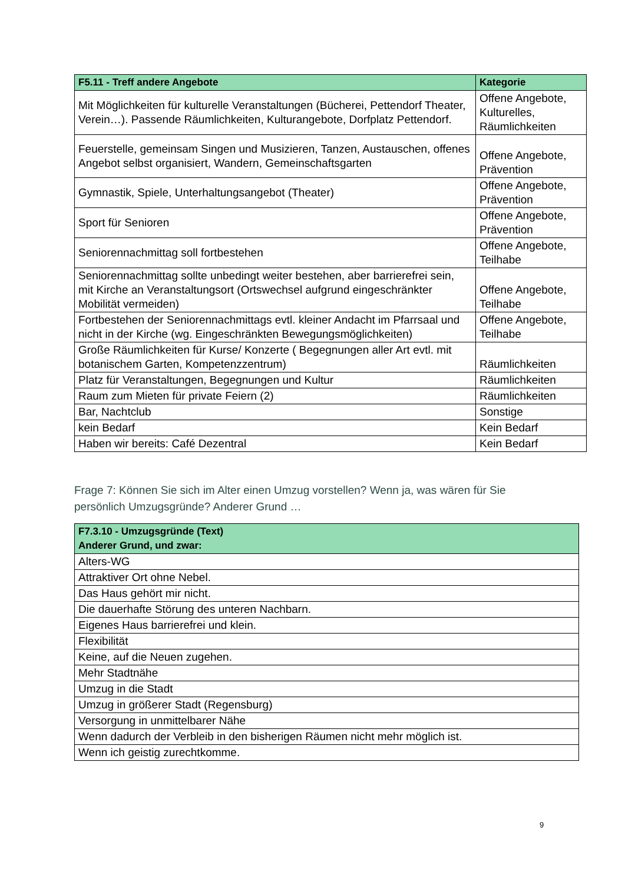| F5.11 - Treff andere Angebote | Kategorie |
| --- | --- |
| Mit Möglichkeiten für kulturelle Veranstaltungen (Bücherei, Pettendorf Theater, Verein…). Passende Räumlichkeiten, Kulturangebote, Dorfplatz Pettendorf. | Offene Angebote, Kulturelles, Räumlichkeiten |
| Feuerstelle, gemeinsam Singen und Musizieren, Tanzen, Austauschen, offenes Angebot selbst organisiert, Wandern, Gemeinschaftsgarten | Offene Angebote, Prävention |
| Gymnastik, Spiele, Unterhaltungsangebot (Theater) | Offene Angebote, Prävention |
| Sport für Senioren | Offene Angebote, Prävention |
| Seniorennachmittag soll fortbestehen | Offene Angebote, Teilhabe |
| Seniorennachmittag sollte unbedingt weiter bestehen, aber barrierefrei sein, mit Kirche an Veranstaltungsort (Ortswechsel aufgrund eingeschränkter Mobilität vermeiden) | Offene Angebote, Teilhabe |
| Fortbestehen der Seniorennachmittags evtl. kleiner Andacht im Pfarrsaal und nicht in der Kirche (wg. Eingeschränkten Bewegungsmöglichkeiten) | Offene Angebote, Teilhabe |
| Große Räumlichkeiten für Kurse/ Konzerte ( Begegnungen aller Art evtl. mit botanischem Garten, Kompetenzzentrum) | Räumlichkeiten |
| Platz für Veranstaltungen, Begegnungen und Kultur | Räumlichkeiten |
| Raum zum Mieten für private Feiern (2) | Räumlichkeiten |
| Bar, Nachtclub | Sonstige |
| kein Bedarf | Kein Bedarf |
| Haben wir bereits: Café Dezentral | Kein Bedarf |
Frage 7: Können Sie sich im Alter einen Umzug vorstellen? Wenn ja, was wären für Sie persönlich Umzugsgründe? Anderer Grund …
| F7.3.10 - Umzugsgründe (Text) Anderer Grund, und zwar: |
| --- |
| Alters-WG |
| Attraktiver Ort ohne Nebel. |
| Das Haus gehört mir nicht. |
| Die dauerhafte Störung des unteren Nachbarn. |
| Eigenes Haus barrierefrei und klein. |
| Flexibilität |
| Keine, auf die Neuen zugehen. |
| Mehr Stadtnähe |
| Umzug in die Stadt |
| Umzug in größerer Stadt (Regensburg) |
| Versorgung in unmittelbarer Nähe |
| Wenn dadurch der Verbleib in den bisherigen Räumen nicht mehr möglich ist. |
| Wenn ich geistig zurechtkomme. |
9